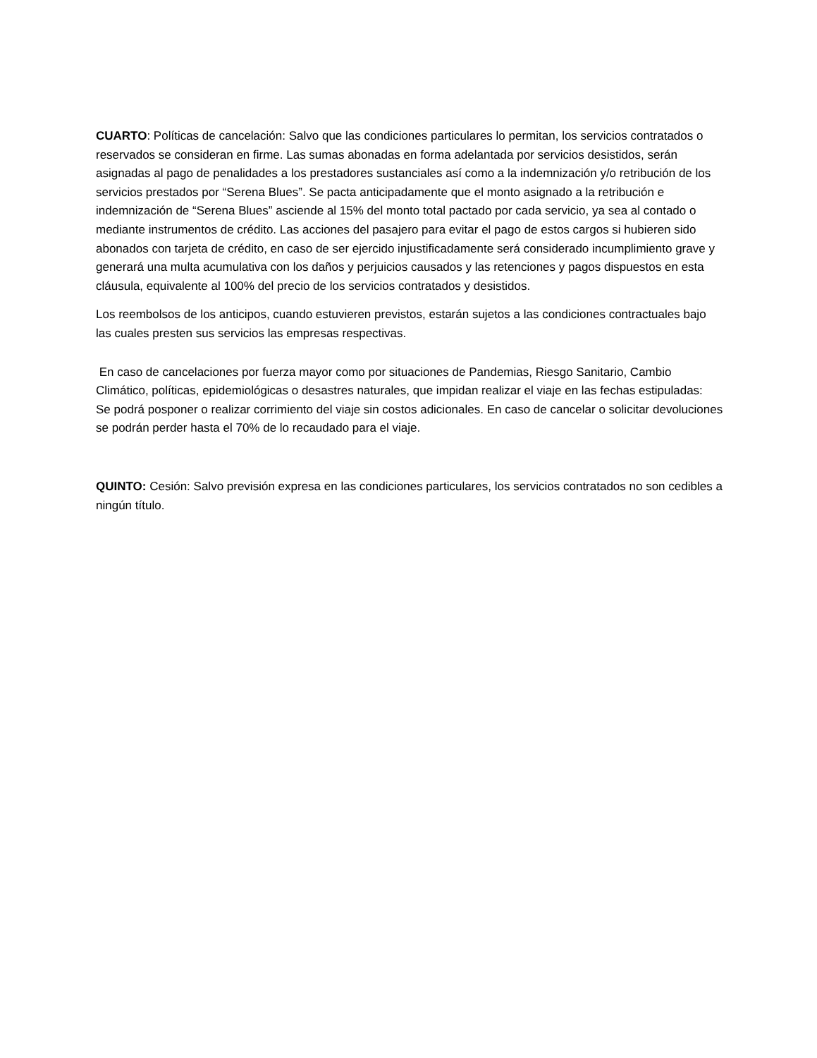CUARTO: Políticas de cancelación: Salvo que las condiciones particulares lo permitan, los servicios contratados o reservados se consideran en firme. Las sumas abonadas en forma adelantada por servicios desistidos, serán asignadas al pago de penalidades a los prestadores sustanciales así como a la indemnización y/o retribución de los servicios prestados por “Serena Blues”. Se pacta anticipadamente que el monto asignado a la retribución e indemnización de “Serena Blues” asciende al 15% del monto total pactado por cada servicio, ya sea al contado o mediante instrumentos de crédito. Las acciones del pasajero para evitar el pago de estos cargos si hubieren sido abonados con tarjeta de crédito, en caso de ser ejercido injustificadamente será considerado incumplimiento grave y generará una multa acumulativa con los daños y perjuicios causados y las retenciones y pagos dispuestos en esta cláusula, equivalente al 100% del precio de los servicios contratados y desistidos.
Los reembolsos de los anticipos, cuando estuvieren previstos, estarán sujetos a las condiciones contractuales bajo las cuales presten sus servicios las empresas respectivas.
En caso de cancelaciones por fuerza mayor como por situaciones de Pandemias, Riesgo Sanitario, Cambio Climático, políticas, epidemiológicas o desastres naturales, que impidan realizar el viaje en las fechas estipuladas:
Se podrá posponer o realizar corrimiento del viaje sin costos adicionales. En caso de cancelar o solicitar devoluciones se podrán perder hasta el 70% de lo recaudado para el viaje.
QUINTO: Cesión: Salvo previsión expresa en las condiciones particulares, los servicios contratados no son cedibles a ningún título.